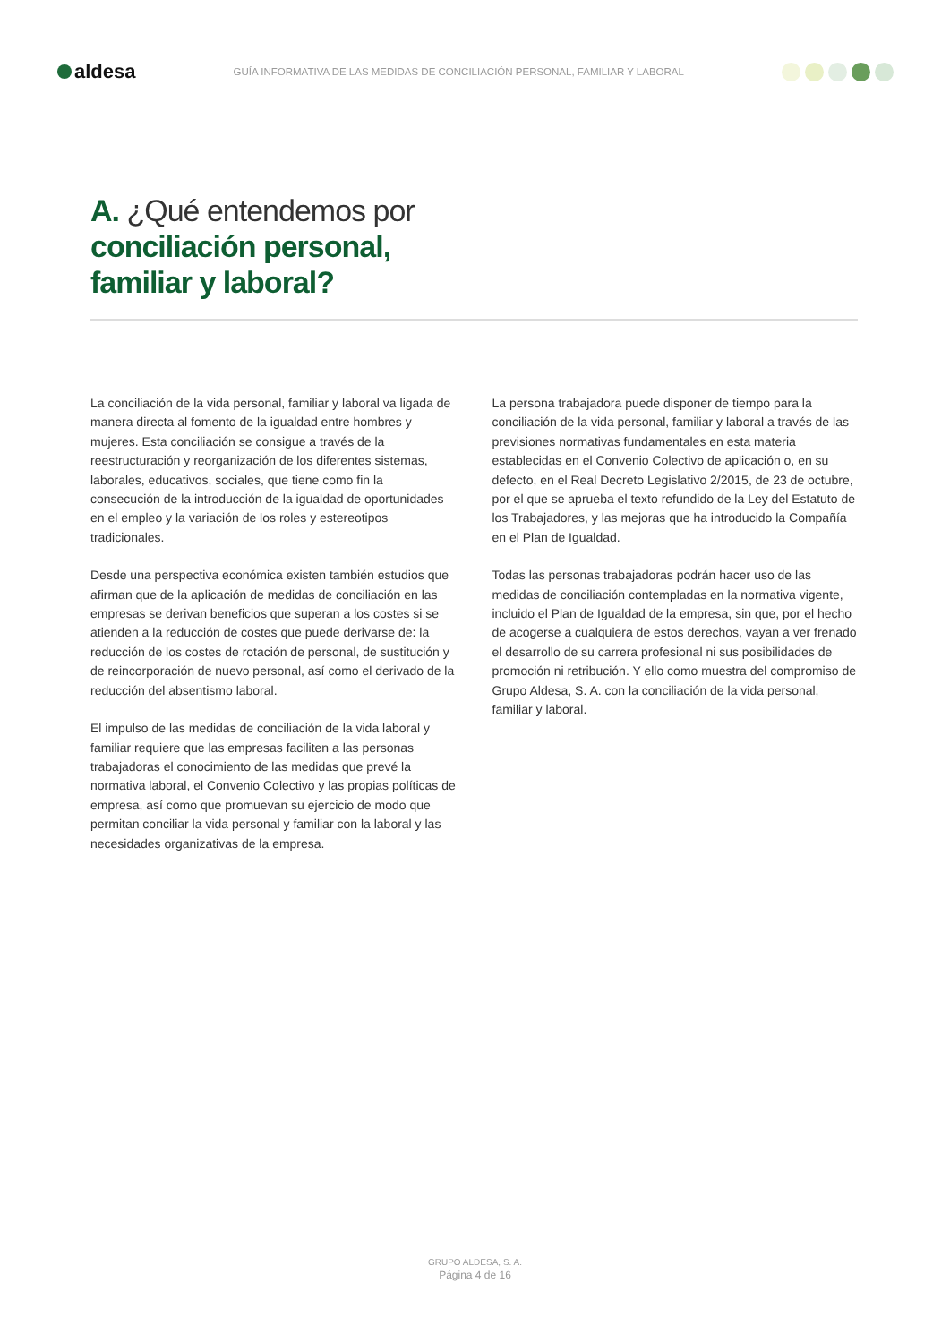aldesa
GUÍA INFORMATIVA DE LAS MEDIDAS DE CONCILIACIÓN PERSONAL, FAMILIAR Y LABORAL
A. ¿Qué entendemos por
conciliación personal,
familiar y laboral?
La conciliación de la vida personal, familiar y laboral va ligada de manera directa al fomento de la igualdad entre hombres y mujeres. Esta conciliación se consigue a través de la reestructuración y reorganización de los diferentes sistemas, laborales, educativos, sociales, que tiene como fin la consecución de la introducción de la igualdad de oportunidades en el empleo y la variación de los roles y estereotipos tradicionales.
Desde una perspectiva económica existen también estudios que afirman que de la aplicación de medidas de conciliación en las empresas se derivan beneficios que superan a los costes si se atienden a la reducción de costes que puede derivarse de: la reducción de los costes de rotación de personal, de sustitución y de reincorporación de nuevo personal, así como el derivado de la reducción del absentismo laboral.
El impulso de las medidas de conciliación de la vida laboral y familiar requiere que las empresas faciliten a las personas trabajadoras el conocimiento de las medidas que prevé la normativa laboral, el Convenio Colectivo y las propias políticas de empresa, así como que promuevan su ejercicio de modo que permitan conciliar la vida personal y familiar con la laboral y las necesidades organizativas de la empresa.
La persona trabajadora puede disponer de tiempo para la conciliación de la vida personal, familiar y laboral a través de las previsiones normativas fundamentales en esta materia establecidas en el Convenio Colectivo de aplicación o, en su defecto, en el Real Decreto Legislativo 2/2015, de 23 de octubre, por el que se aprueba el texto refundido de la Ley del Estatuto de los Trabajadores, y las mejoras que ha introducido la Compañía en el Plan de Igualdad.
Todas las personas trabajadoras podrán hacer uso de las medidas de conciliación contempladas en la normativa vigente, incluido el Plan de Igualdad de la empresa, sin que, por el hecho de acogerse a cualquiera de estos derechos, vayan a ver frenado el desarrollo de su carrera profesional ni sus posibilidades de promoción ni retribución. Y ello como muestra del compromiso de Grupo Aldesa, S. A. con la conciliación de la vida personal, familiar y laboral.
GRUPO ALDESA, S. A.
Página 4 de 16